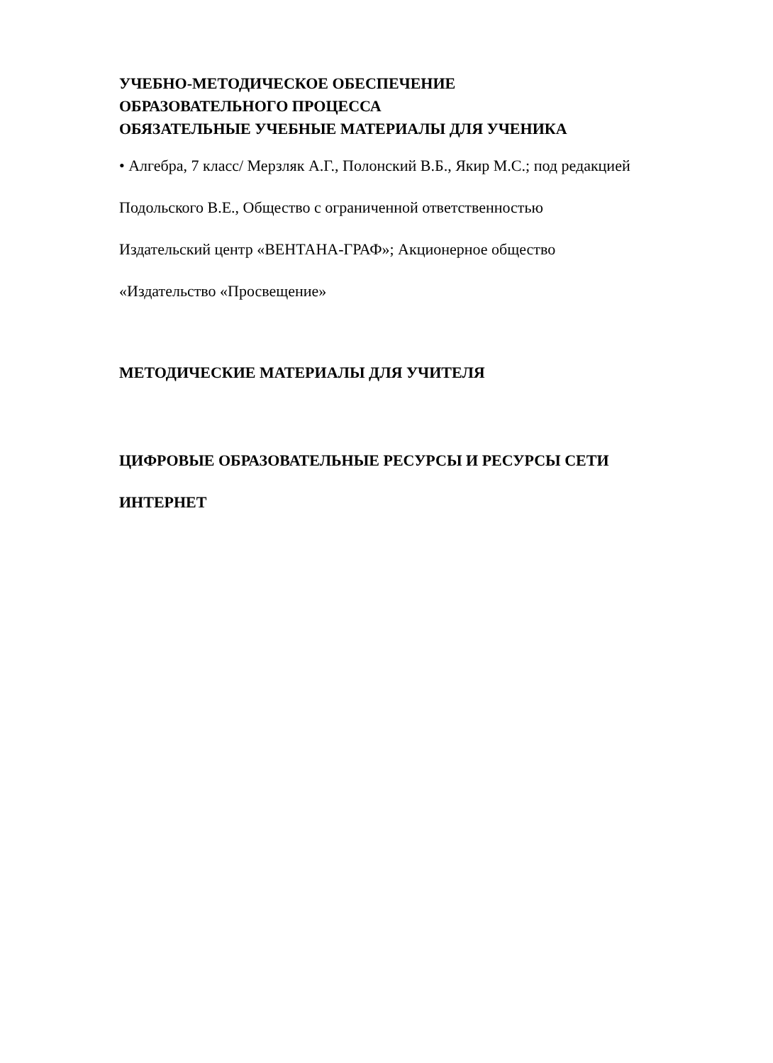УЧЕБНО-МЕТОДИЧЕСКОЕ ОБЕСПЕЧЕНИЕ
ОБРАЗОВАТЕЛЬНОГО ПРОЦЕССА
ОБЯЗАТЕЛЬНЫЕ УЧЕБНЫЕ МАТЕРИАЛЫ ДЛЯ УЧЕНИКА
• Алгебра, 7 класс/ Мерзляк А.Г., Полонский В.Б., Якир М.С.; под редакцией
Подольского В.Е., Общество с ограниченной ответственностью
Издательский центр «ВЕНТАНА-ГРАФ»; Акционерное общество
«Издательство «Просвещение»
МЕТОДИЧЕСКИЕ МАТЕРИАЛЫ ДЛЯ УЧИТЕЛЯ
ЦИФРОВЫЕ ОБРАЗОВАТЕЛЬНЫЕ РЕСУРСЫ И РЕСУРСЫ СЕТИ
ИНТЕРНЕТ